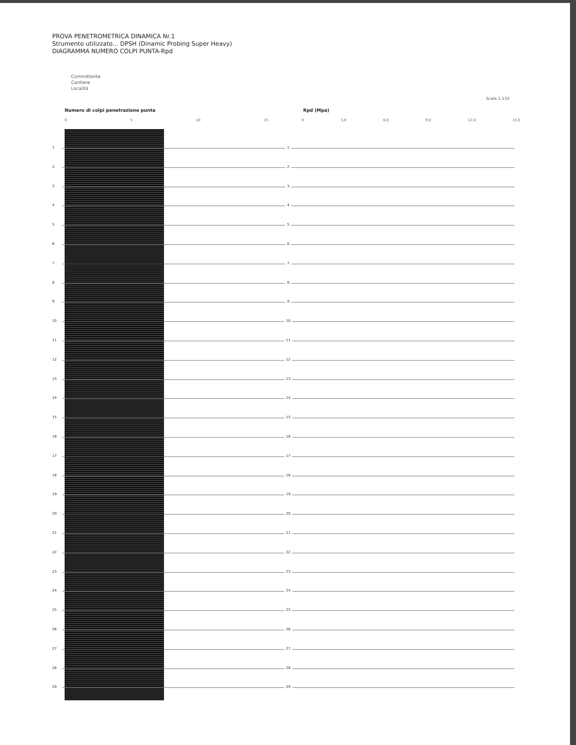PROVA PENETROMETRICA DINAMICA Nr.1
Strumento utilizzato... DPSH (Dinamic Probing Super Heavy)
DIAGRAMMA NUMERO COLPI PUNTA-Rpd
Committente
Cantiere
Località
Scala 1:133
Numero di colpi penetrazione punta
Rpd (Mpa)
0 5 10 15 0 3,0 6,0 9,0 12,0 15,0
1 1
2 2
3 3
4 4
5 5
6 6
7 7
8 8
9 9
10 10
11 11
12 12
13 13
14 14
15 15
16 16
17 17
18 18
19 19
20 20
21 21
22 22
23 23
24 24
25 25
26 26
27 27
28 28
29 29